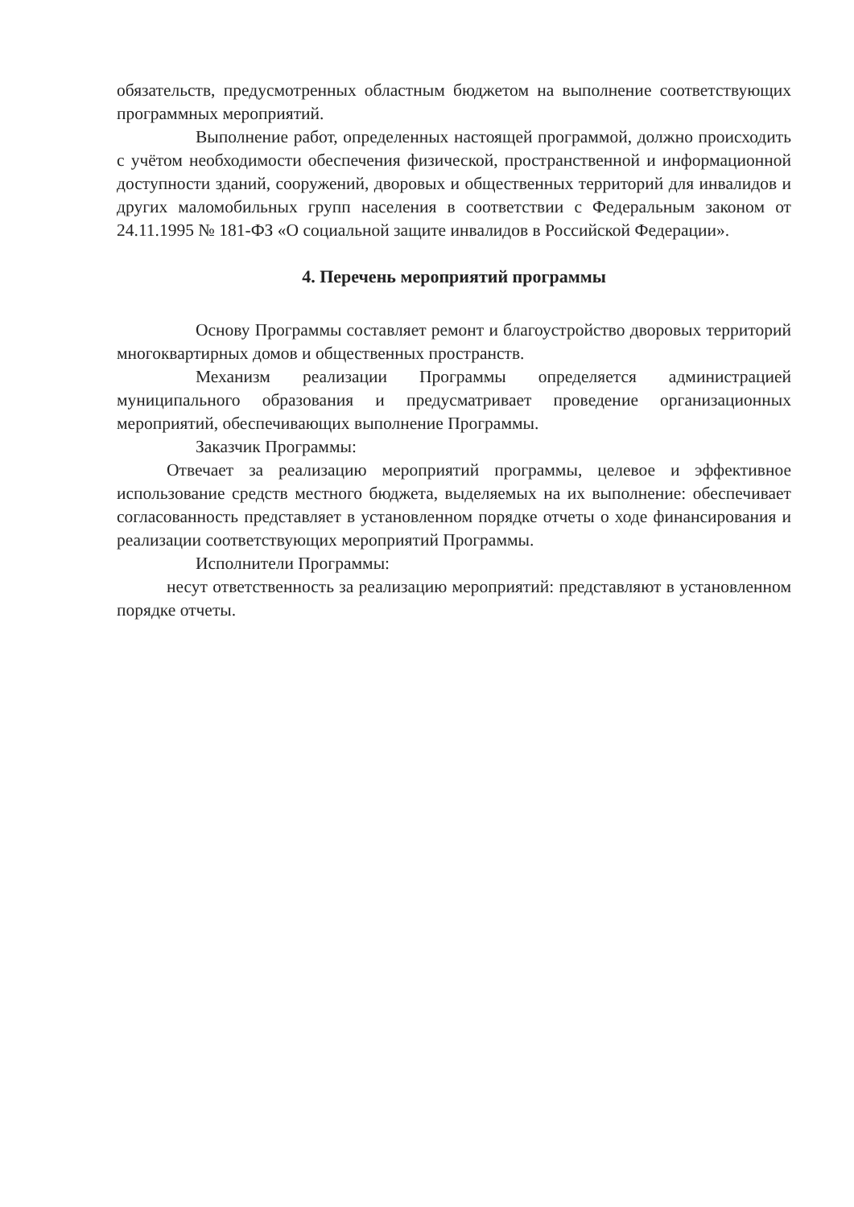обязательств, предусмотренных областным бюджетом на выполнение соответствующих программных мероприятий.
Выполнение работ, определенных настоящей программой, должно происходить с учётом необходимости обеспечения физической, пространственной и информационной доступности зданий, сооружений, дворовых и общественных территорий для инвалидов и других маломобильных групп населения в соответствии с Федеральным законом от 24.11.1995 № 181-ФЗ «О социальной защите инвалидов в Российской Федерации».
4. Перечень мероприятий программы
Основу Программы составляет ремонт и благоустройство дворовых территорий многоквартирных домов и общественных пространств.
Механизм реализации Программы определяется администрацией муниципального образования и предусматривает проведение организационных мероприятий, обеспечивающих выполнение Программы.
Заказчик Программы:
Отвечает за реализацию мероприятий программы, целевое и эффективное использование средств местного бюджета, выделяемых на их выполнение: обеспечивает согласованность представляет в установленном порядке отчеты о ходе финансирования и реализации соответствующих мероприятий Программы.
Исполнители Программы:
несут ответственность за реализацию мероприятий: представляют в установленном порядке отчеты.